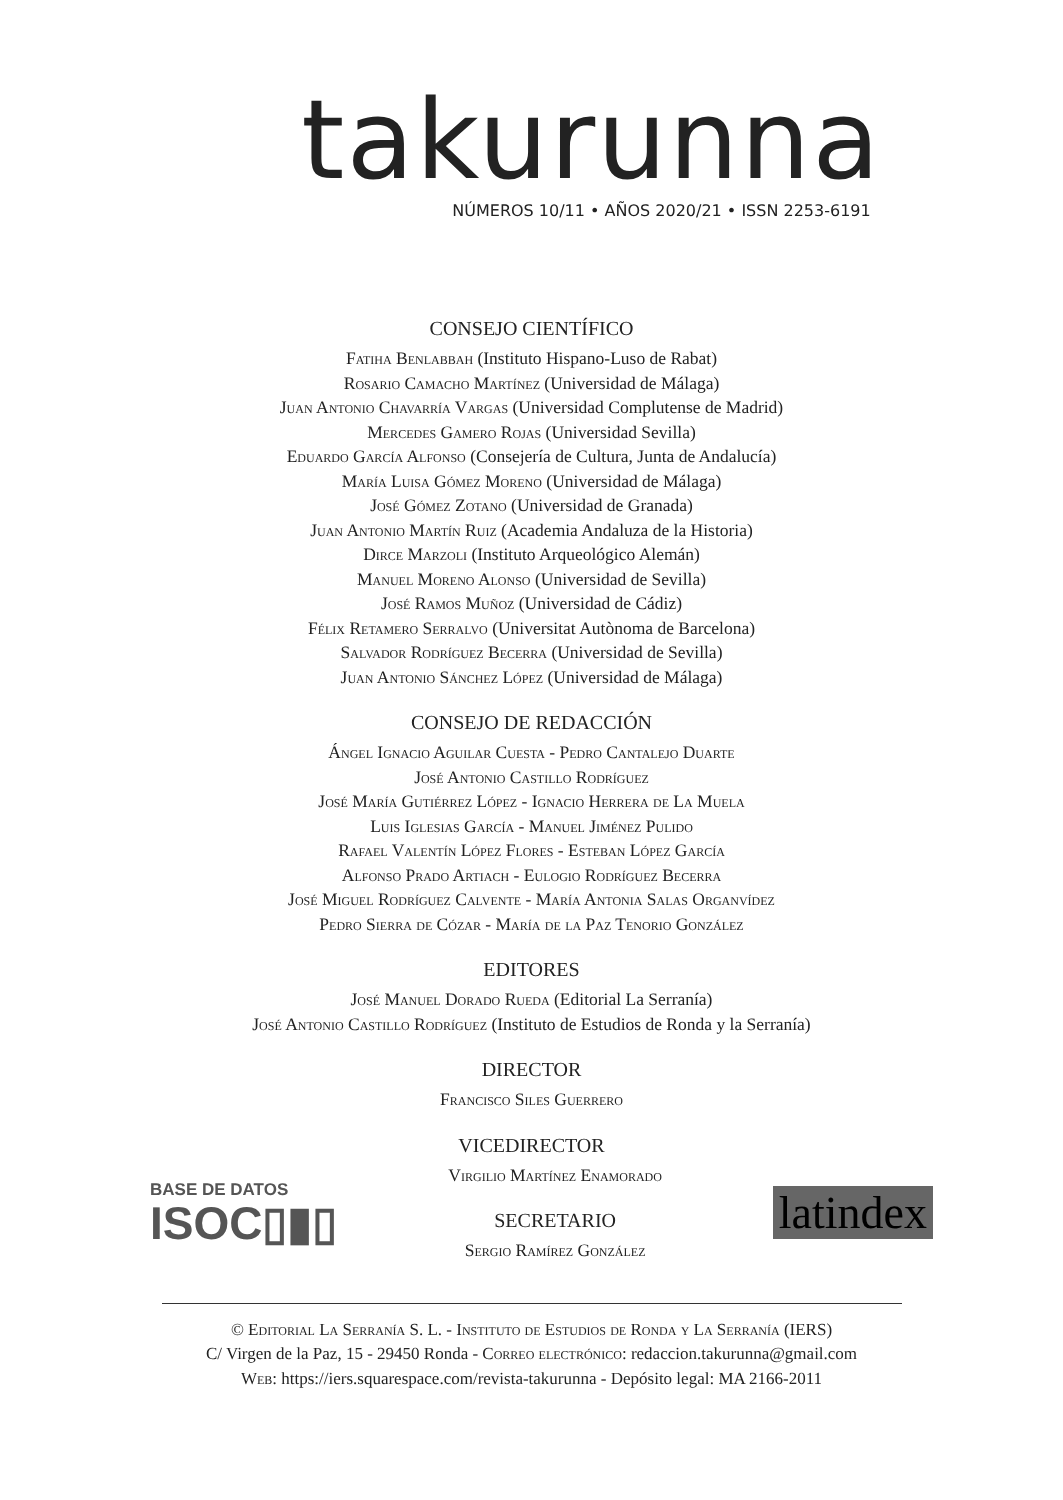takurunna
NÚMEROS 10/11 • AÑOS 2020/21 • ISSN 2253-6191
CONSEJO CIENTÍFICO
Fatiha Benlabbah (Instituto Hispano-Luso de Rabat)
Rosario Camacho Martínez (Universidad de Málaga)
Juan Antonio Chavarría Vargas (Universidad Complutense de Madrid)
Mercedes Gamero Rojas (Universidad Sevilla)
Eduardo García Alfonso (Consejería de Cultura, Junta de Andalucía)
María Luisa Gómez Moreno (Universidad de Málaga)
José Gómez Zotano (Universidad de Granada)
Juan Antonio Martín Ruiz (Academia Andaluza de la Historia)
Dirce Marzoli (Instituto Arqueológico Alemán)
Manuel Moreno Alonso (Universidad de Sevilla)
José Ramos Muñoz (Universidad de Cádiz)
Félix Retamero Serralvo (Universitat Autònoma de Barcelona)
Salvador Rodríguez Becerra (Universidad de Sevilla)
Juan Antonio Sánchez López (Universidad de Málaga)
CONSEJO DE REDACCIÓN
Ángel Ignacio Aguilar Cuesta - Pedro Cantalejo Duarte
José Antonio Castillo Rodríguez
José María Gutiérrez López - Ignacio Herrera de La Muela
Luis Iglesias García - Manuel Jiménez Pulido
Rafael Valentín López Flores - Esteban López García
Alfonso Prado Artiach - Eulogio Rodríguez Becerra
José Miguel Rodríguez Calvente - María Antonia Salas Organvídez
Pedro Sierra de Cózar - María de la Paz Tenorio González
EDITORES
José Manuel Dorado Rueda (Editorial La Serranía)
José Antonio Castillo Rodríguez (Instituto de Estudios de Ronda y la Serranía)
DIRECTOR
Francisco Siles Guerrero
VICEDIRECTOR
BASE DE DATOS
ISOC▯▮▯
Virgilio Martínez Enamorado
SECRETARIO
Sergio Ramírez González
latindex
© Editorial La Serranía S. L. - Instituto de Estudios de Ronda y La Serranía (IERS)
C/ Virgen de la Paz, 15 - 29450 Ronda - Correo electrónico: redaccion.takurunna@gmail.com
Web: https://iers.squarespace.com/revista-takurunna - Depósito legal: MA 2166-2011